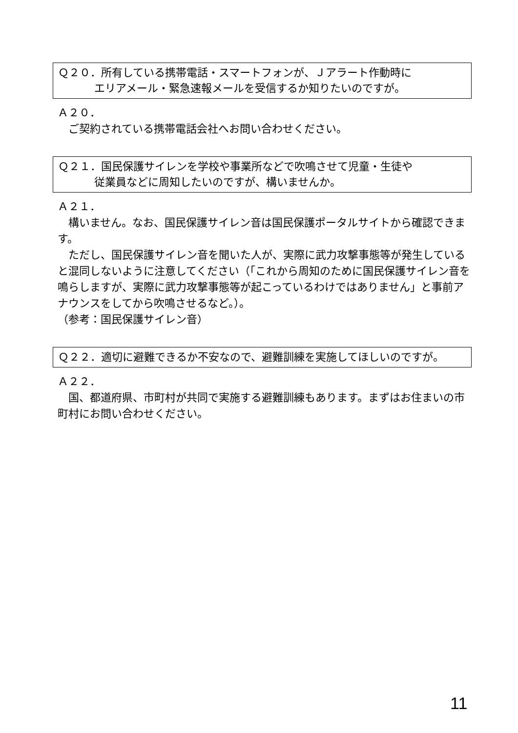Ｑ２０．所有している携帯電話・スマートフォンが、Ｊアラート作動時に
エリアメール・緊急速報メールを受信するか知りたいのですが。
Ａ２０．
　ご契約されている携帯電話会社へお問い合わせください。
Ｑ２１．国民保護サイレンを学校や事業所などで吹鳴させて児童・生徒や
従業員などに周知したいのですが、構いませんか。
Ａ２１．
　構いません。なお、国民保護サイレン音は国民保護ポータルサイトから確認できます。
　ただし、国民保護サイレン音を聞いた人が、実際に武力攻撃事態等が発生していると混同しないように注意してください（「これから周知のために国民保護サイレン音を鳴らしますが、実際に武力攻撃事態等が起こっているわけではありません」と事前アナウンスをしてから吹鳴させるなど。）。
（参考：国民保護サイレン音）
Ｑ２２．適切に避難できるか不安なので、避難訓練を実施してほしいのですが。
Ａ２２．
　国、都道府県、市町村が共同で実施する避難訓練もあります。まずはお住まいの市町村にお問い合わせください。
11